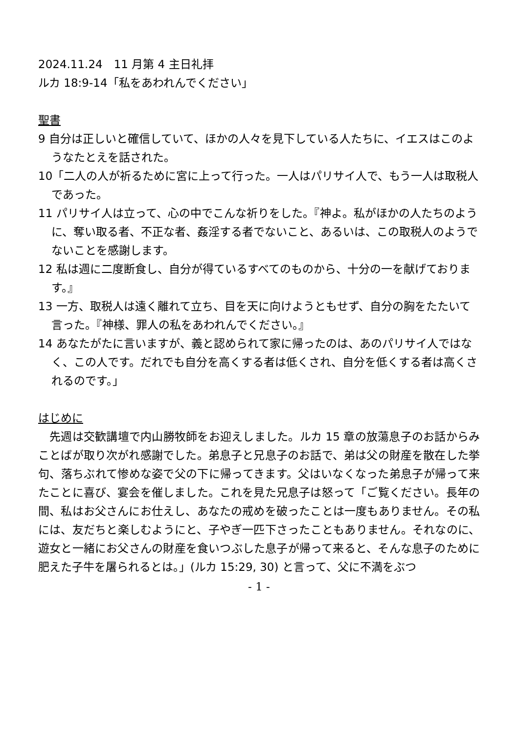2024.11.24　11 月第 4 主日礼拝
ルカ 18:9-14「私をあわれんでください」
聖書
9 自分は正しいと確信していて、ほかの人々を見下している人たちに、イエスはこのようなたとえを話された。
10「二人の人が祈るために宮に上って行った。一人はパリサイ人で、もう一人は取税人であった。
11 パリサイ人は立って、心の中でこんな祈りをした。『神よ。私がほかの人たちのように、奪い取る者、不正な者、姦淫する者でないこと、あるいは、この取税人のようでないことを感謝します。
12 私は週に二度断食し、自分が得ているすべてのものから、十分の一を献げております。』
13 一方、取税人は遠く離れて立ち、目を天に向けようともせず、自分の胸をたたいて言った。『神様、罪人の私をあわれんでください。』
14 あなたがたに言いますが、義と認められて家に帰ったのは、あのパリサイ人ではなく、この人です。だれでも自分を高くする者は低くされ、自分を低くする者は高くされるのです。」
はじめに
　先週は交歓講壇で内山勝牧師をお迎えしました。ルカ 15 章の放蕩息子のお話からみことばが取り次がれ感謝でした。弟息子と兄息子のお話で、弟は父の財産を散在した挙句、落ちぶれて惨めな姿で父の下に帰ってきます。父はいなくなった弟息子が帰って来たことに喜び、宴会を催しました。これを見た兄息子は怒って「ご覧ください。長年の間、私はお父さんにお仕えし、あなたの戒めを破ったことは一度もありません。その私には、友だちと楽しむようにと、子やぎ一匹下さったこともありません。それなのに、遊女と一緒にお父さんの財産を食いつぶした息子が帰って来ると、そんな息子のために肥えた子牛を屠られるとは。」(ルカ 15:29, 30) と言って、父に不満をぶつ
- 1 -